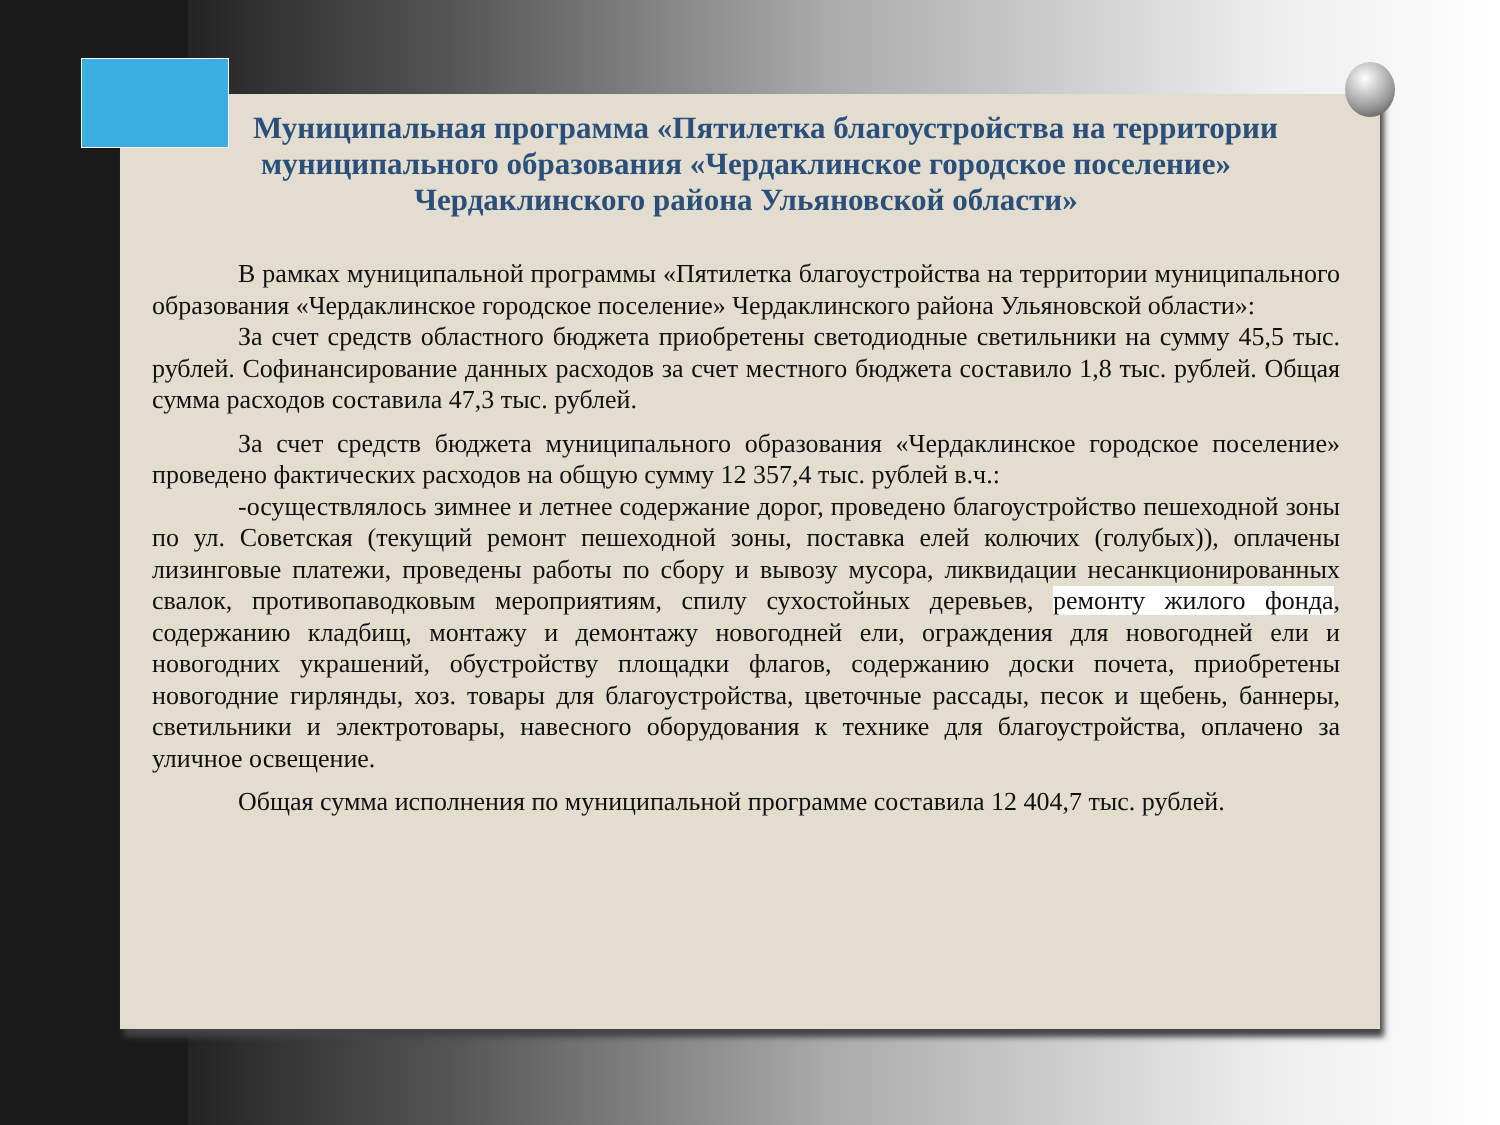Муниципальная программа «Пятилетка благоустройства на территории муниципального образования «Чердаклинское городское поселение» Чердаклинского района Ульяновской области»
В рамках муниципальной программы «Пятилетка благоустройства на территории муниципального образования «Чердаклинское городское поселение» Чердаклинского района Ульяновской области»:
За счет средств областного бюджета приобретены светодиодные светильники на сумму 45,5 тыс. рублей. Софинансирование данных расходов за счет местного бюджета составило 1,8 тыс. рублей. Общая сумма расходов составила 47,3 тыс. рублей.
За счет средств бюджета муниципального образования «Чердаклинское городское поселение» проведено фактических расходов на общую сумму 12 357,4 тыс. рублей в.ч.:
-осуществлялось зимнее и летнее содержание дорог, проведено благоустройство пешеходной зоны по ул. Советская (текущий ремонт пешеходной зоны, поставка елей колючих (голубых)), оплачены лизинговые платежи, проведены работы по сбору и вывозу мусора, ликвидации несанкционированных свалок, противопаводковым мероприятиям, спилу сухостойных деревьев, ремонту жилого фонда, содержанию кладбищ, монтажу и демонтажу новогодней ели, ограждения для новогодней ели и новогодних украшений, обустройству площадки флагов, содержанию доски почета, приобретены новогодние гирлянды, хоз. товары для благоустройства, цветочные рассады, песок и щебень, баннеры, светильники и электротовары, навесного оборудования к технике для благоустройства, оплачено за уличное освещение.
Общая сумма исполнения по муниципальной программе составила 12 404,7 тыс. рублей.